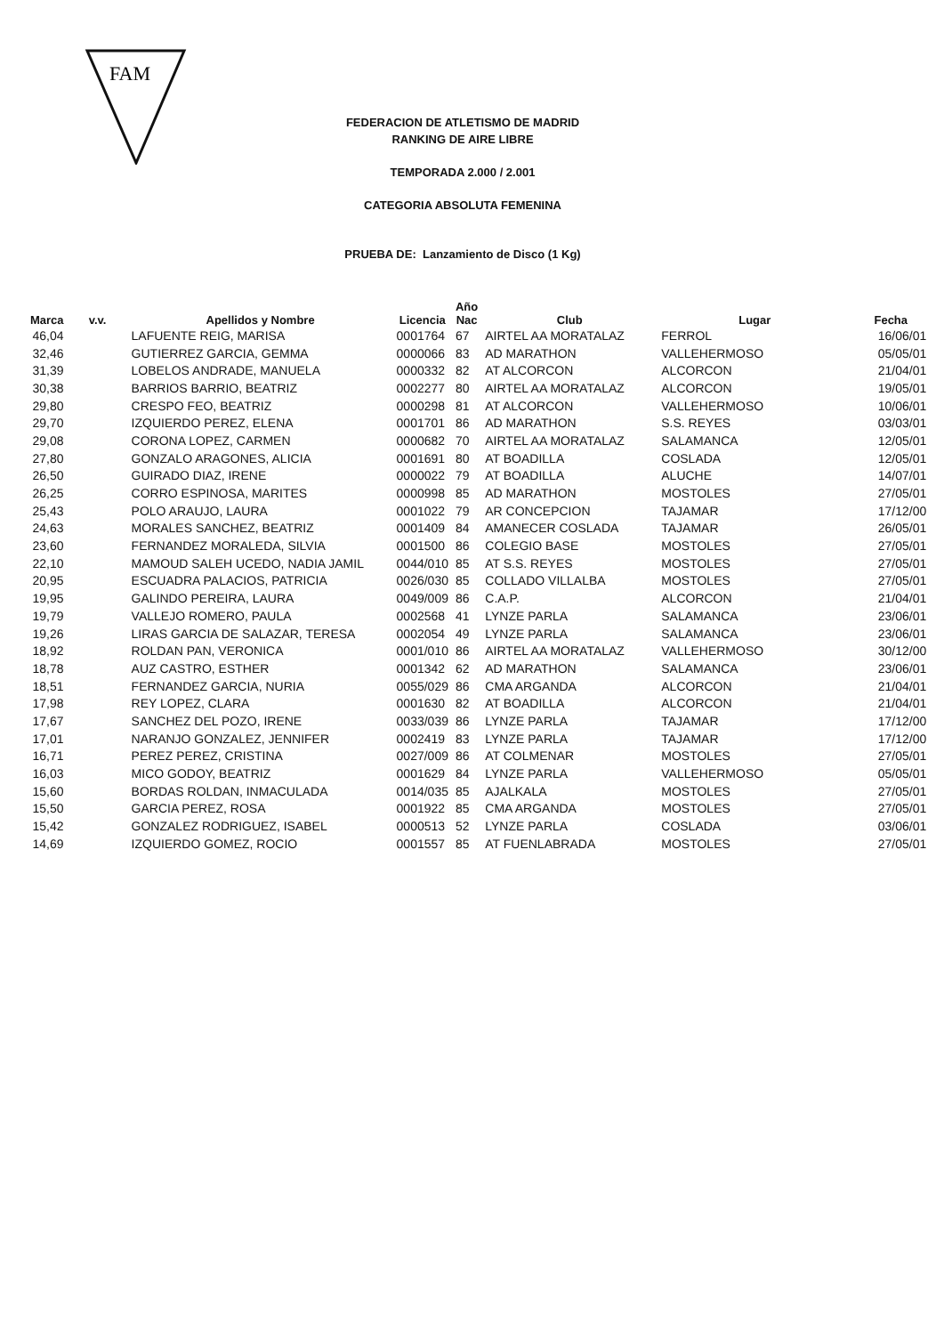FAM
FEDERACION DE ATLETISMO DE MADRID
RANKING DE AIRE LIBRE
TEMPORADA 2.000 / 2.001
CATEGORIA ABSOLUTA FEMENINA
PRUEBA DE: Lanzamiento de Disco (1 Kg)
| Marca | v.v. | Apellidos y Nombre | Licencia | Año Nac | Club | Lugar | Fecha |
| --- | --- | --- | --- | --- | --- | --- | --- |
| 46,04 | | LAFUENTE REIG, MARISA | 0001764 | 67 | AIRTEL AA MORATALAZ | FERROL | 16/06/01 |
| 32,46 | | GUTIERREZ GARCIA, GEMMA | 0000066 | 83 | AD MARATHON | VALLEHERMOSO | 05/05/01 |
| 31,39 | | LOBELOS ANDRADE, MANUELA | 0000332 | 82 | AT ALCORCON | ALCORCON | 21/04/01 |
| 30,38 | | BARRIOS BARRIO, BEATRIZ | 0002277 | 80 | AIRTEL AA MORATALAZ | ALCORCON | 19/05/01 |
| 29,80 | | CRESPO FEO, BEATRIZ | 0000298 | 81 | AT ALCORCON | VALLEHERMOSO | 10/06/01 |
| 29,70 | | IZQUIERDO PEREZ, ELENA | 0001701 | 86 | AD MARATHON | S.S. REYES | 03/03/01 |
| 29,08 | | CORONA LOPEZ, CARMEN | 0000682 | 70 | AIRTEL AA MORATALAZ | SALAMANCA | 12/05/01 |
| 27,80 | | GONZALO ARAGONES, ALICIA | 0001691 | 80 | AT BOADILLA | COSLADA | 12/05/01 |
| 26,50 | | GUIRADO DIAZ, IRENE | 0000022 | 79 | AT BOADILLA | ALUCHE | 14/07/01 |
| 26,25 | | CORRO ESPINOSA, MARITES | 0000998 | 85 | AD MARATHON | MOSTOLES | 27/05/01 |
| 25,43 | | POLO ARAUJO, LAURA | 0001022 | 79 | AR CONCEPCION | TAJAMAR | 17/12/00 |
| 24,63 | | MORALES SANCHEZ, BEATRIZ | 0001409 | 84 | AMANECER COSLADA | TAJAMAR | 26/05/01 |
| 23,60 | | FERNANDEZ MORALEDA, SILVIA | 0001500 | 86 | COLEGIO BASE | MOSTOLES | 27/05/01 |
| 22,10 | | MAMOUD SALEH UCEDO, NADIA JAMIL | 0044/010 | 85 | AT S.S. REYES | MOSTOLES | 27/05/01 |
| 20,95 | | ESCUADRA PALACIOS, PATRICIA | 0026/030 | 85 | COLLADO VILLALBA | MOSTOLES | 27/05/01 |
| 19,95 | | GALINDO PEREIRA, LAURA | 0049/009 | 86 | C.A.P. | ALCORCON | 21/04/01 |
| 19,79 | | VALLEJO ROMERO, PAULA | 0002568 | 41 | LYNZE PARLA | SALAMANCA | 23/06/01 |
| 19,26 | | LIRAS GARCIA DE SALAZAR, TERESA | 0002054 | 49 | LYNZE PARLA | SALAMANCA | 23/06/01 |
| 18,92 | | ROLDAN PAN, VERONICA | 0001/010 | 86 | AIRTEL AA MORATALAZ | VALLEHERMOSO | 30/12/00 |
| 18,78 | | AUZ CASTRO, ESTHER | 0001342 | 62 | AD MARATHON | SALAMANCA | 23/06/01 |
| 18,51 | | FERNANDEZ GARCIA, NURIA | 0055/029 | 86 | CMA ARGANDA | ALCORCON | 21/04/01 |
| 17,98 | | REY LOPEZ, CLARA | 0001630 | 82 | AT BOADILLA | ALCORCON | 21/04/01 |
| 17,67 | | SANCHEZ DEL POZO, IRENE | 0033/039 | 86 | LYNZE PARLA | TAJAMAR | 17/12/00 |
| 17,01 | | NARANJO GONZALEZ, JENNIFER | 0002419 | 83 | LYNZE PARLA | TAJAMAR | 17/12/00 |
| 16,71 | | PEREZ PEREZ, CRISTINA | 0027/009 | 86 | AT COLMENAR | MOSTOLES | 27/05/01 |
| 16,03 | | MICO GODOY, BEATRIZ | 0001629 | 84 | LYNZE PARLA | VALLEHERMOSO | 05/05/01 |
| 15,60 | | BORDAS ROLDAN, INMACULADA | 0014/035 | 85 | AJALKALA | MOSTOLES | 27/05/01 |
| 15,50 | | GARCIA PEREZ, ROSA | 0001922 | 85 | CMA ARGANDA | MOSTOLES | 27/05/01 |
| 15,42 | | GONZALEZ RODRIGUEZ, ISABEL | 0000513 | 52 | LYNZE PARLA | COSLADA | 03/06/01 |
| 14,69 | | IZQUIERDO GOMEZ, ROCIO | 0001557 | 85 | AT FUENLABRADA | MOSTOLES | 27/05/01 |